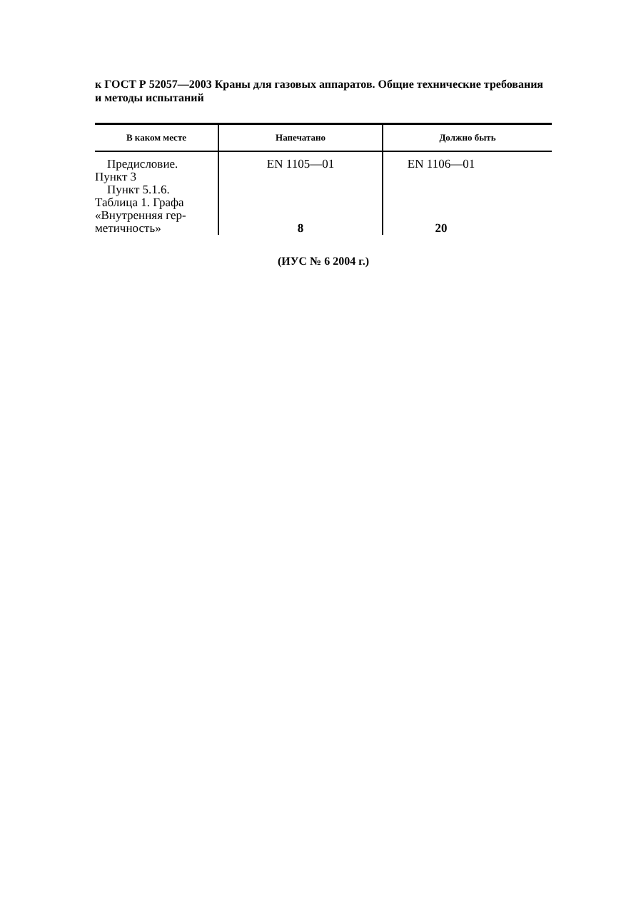к ГОСТ Р 52057—2003 Краны для газовых аппаратов. Общие технические требования и методы испытаний
| В каком месте | Напечатано | Должно быть |
| --- | --- | --- |
| Предисловие. Пункт 3 Пункт 5.1.6. Таблица 1. Графа «Внутренняя гер- метичность» | EN 1105—01 8 | EN 1106—01 20 |
(ИУС № 6 2004 г.)